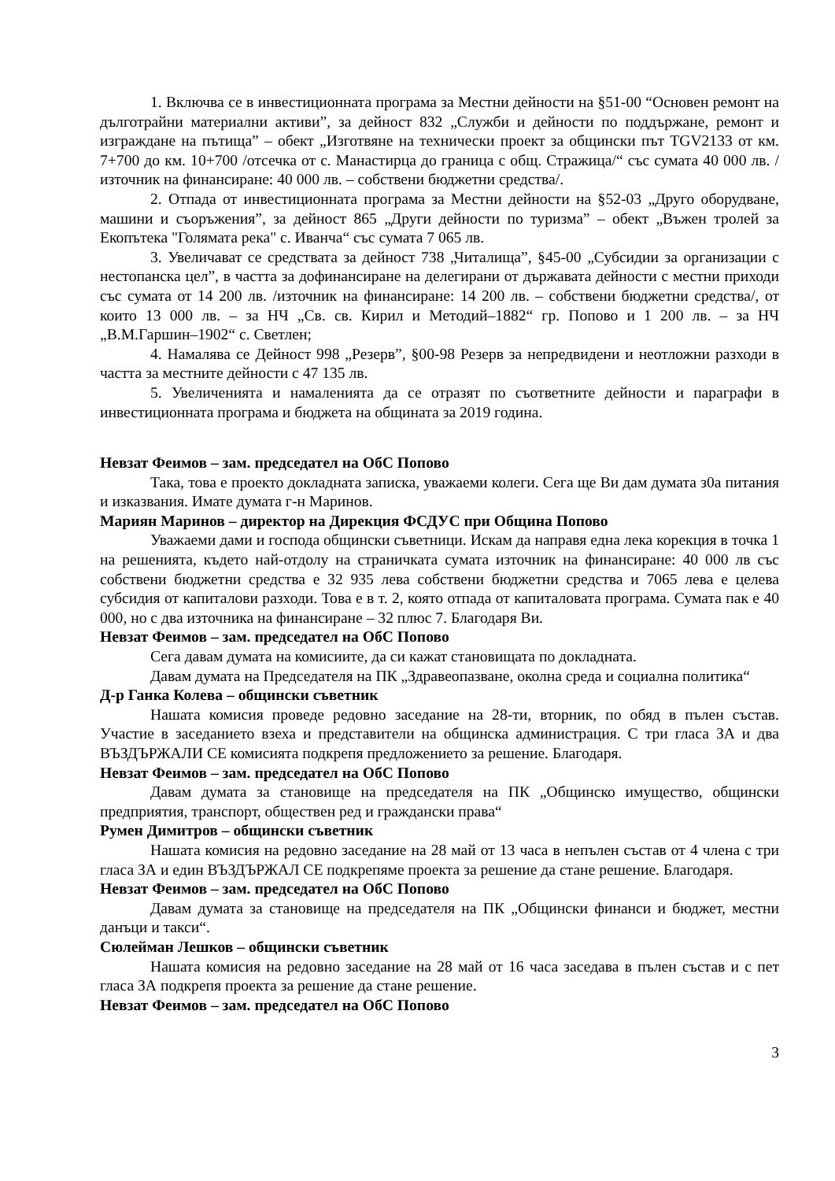1. Включва се в инвестиционната програма за Местни дейности на §51-00 “Основен ремонт на дълготрайни материални активи”, за дейност 832 „Служби и дейности по поддържане, ремонт и изграждане на пътища” – обект „Изготвяне на технически проект за общински път TGV2133 от км. 7+700 до км. 10+700 /отсечка от с. Манастирца до граница с общ. Стражица/“ със сумата 40 000 лв. /източник на финансиране: 40 000 лв. – собствени бюджетни средства/.
2. Отпада от инвестиционната програма за Местни дейности на §52-03 „Друго оборудване, машини и съоръжения”, за дейност 865 „Други дейности по туризма” – обект „Въжен тролей за Екопътека "Голямата река" с. Иванча“ със сумата 7 065 лв.
3. Увеличават се средствата за дейност 738 „Читалища”, §45-00 „Субсидии за организации с нестопанска цел”, в частта за дофинансиране на делегирани от държавата дейности с местни приходи със сумата от 14 200 лв. /източник на финансиране: 14 200 лв. – собствени бюджетни средства/, от които 13 000 лв. – за НЧ „Св. св. Кирил и Методий–1882“ гр. Попово и 1 200 лв. – за НЧ „В.М.Гаршин–1902“ с. Светлен;
4. Намалява се Дейност 998 „Резерв”, §00-98 Резерв за непредвидени и неотложни разходи в частта за местните дейности с 47 135 лв.
5. Увеличенията и намаленията да се отразят по съответните дейности и параграфи в инвестиционната програма и бюджета на общината за 2019 година.
Невзат Феимов – зам. председател на ОбС Попово
Така, това е проекто докладната записка, уважаеми колеги. Сега ще Ви дам думата з0а питания и изказвания. Имате думата г-н Маринов.
Мариян Маринов – директор на Дирекция ФСДУС при Община Попово
Уважаеми дами и господа общински съветници. Искам да направя една лека корекция в точка 1 на решенията, където най-отдолу на страничката сумата източник на финансиране: 40 000 лв със собствени бюджетни средства е 32 935 лева собствени бюджетни средства и 7065 лева е целева субсидия от капиталови разходи. Това е в т. 2, която отпада от капиталовата програма. Сумата пак е 40 000, но с два източника на финансиране – 32 плюс 7. Благодаря Ви.
Невзат Феимов – зам. председател на ОбС Попово
Сега давам думата на комисиите, да си кажат становищата по докладната.
Давам думата на Председателя на ПК „Здравеопазване, околна среда и социална политика“
Д-р Ганка Колева – общински съветник
Нашата комисия проведе редовно заседание на 28-ти, вторник, по обяд в пълен състав. Участие в заседанието взеха и представители на общинска администрация. С три гласа ЗА и два ВЪЗДЪРЖАЛИ СЕ комисията подкрепя предложението за решение. Благодаря.
Невзат Феимов – зам. председател на ОбС Попово
Давам думата за становище на председателя на ПК „Общинско имущество, общински предприятия, транспорт, обществен ред и граждански права“
Румен Димитров – общински съветник
Нашата комисия на редовно заседание на 28 май от 13 часа в непълен състав от 4 члена с три гласа ЗА и един ВЪЗДЪРЖАЛ СЕ подкрепяме проекта за решение да стане решение. Благодаря.
Невзат Феимов – зам. председател на ОбС Попово
Давам думата за становище на председателя на ПК „Общински финанси и бюджет, местни данъци и такси“.
Сюлейман Лешков – общински съветник
Нашата комисия на редовно заседание на 28 май от 16 часа заседава в пълен състав и с пет гласа ЗА подкрепя проекта за решение да стане решение.
Невзат Феимов – зам. председател на ОбС Попово
3